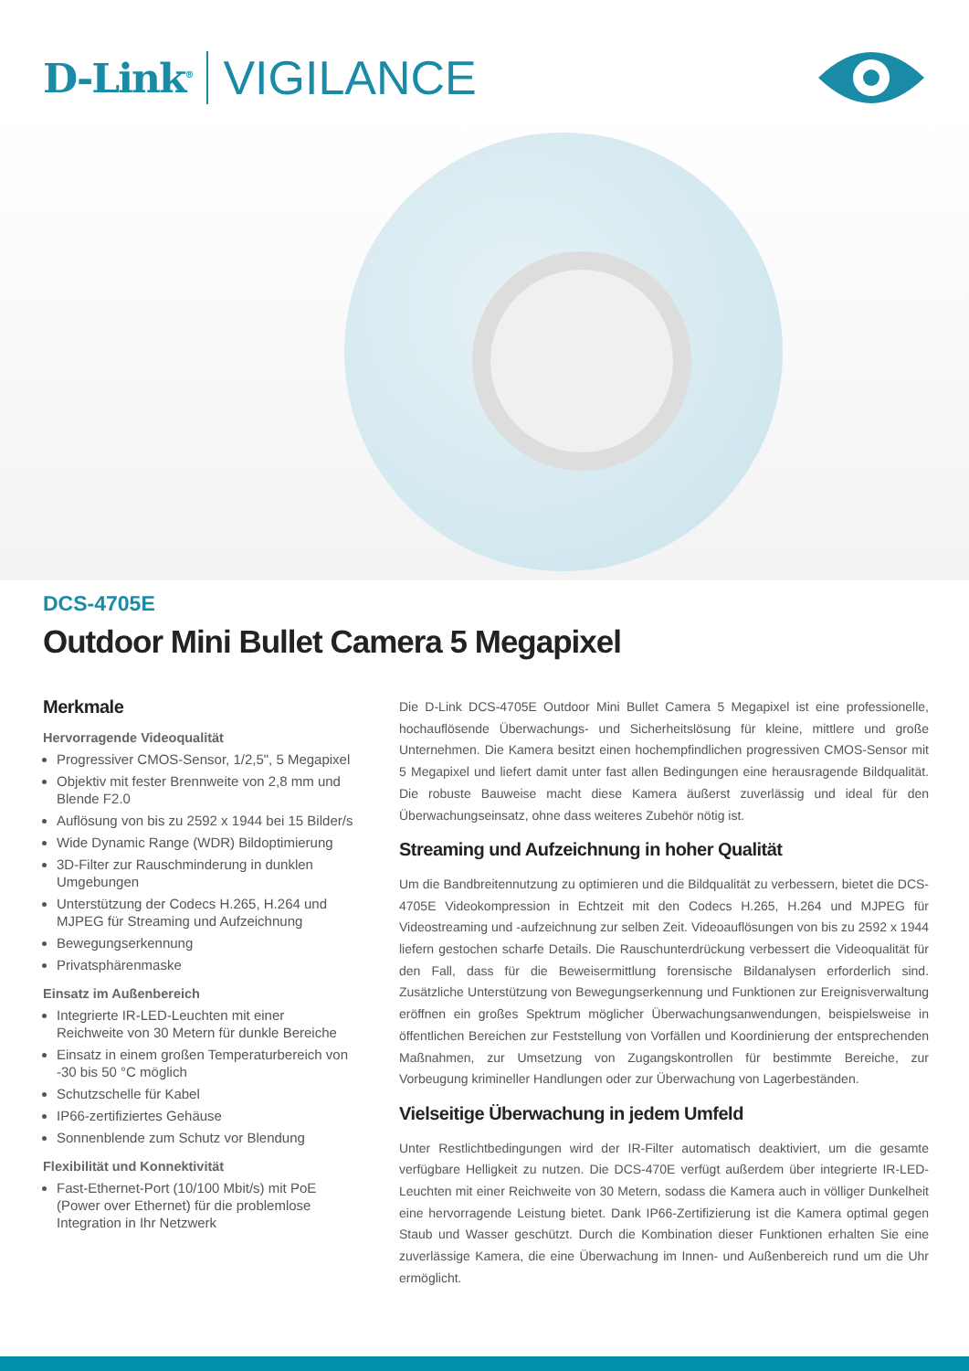D-Link<sup>®</sup> VIGILANCE
DCS-4705E
Outdoor Mini Bullet Camera 5 Megapixel
Merkmale
Hervorragende Videoqualität
Progressiver CMOS-Sensor, 1/2,5", 5 Megapixel
Objektiv mit fester Brennweite von 2,8 mm und Blende F2.0
Auflösung von bis zu 2592 x 1944 bei 15 Bilder/s
Wide Dynamic Range (WDR) Bildoptimierung
3D-Filter zur Rauschminderung in dunklen Umgebungen
Unterstützung der Codecs H.265, H.264 und MJPEG für Streaming und Aufzeichnung
Bewegungserkennung
Privatsphärenmaske
Einsatz im Außenbereich
Integrierte IR-LED-Leuchten mit einer Reichweite von 30 Metern für dunkle Bereiche
Einsatz in einem großen Temperaturbereich von -30 bis 50 °C möglich
Schutzschelle für Kabel
IP66-zertifiziertes Gehäuse
Sonnenblende zum Schutz vor Blendung
Flexibilität und Konnektivität
Fast-Ethernet-Port (10/100 Mbit/s) mit PoE (Power over Ethernet) für die problemlose Integration in Ihr Netzwerk
Die D-Link DCS-4705E Outdoor Mini Bullet Camera 5 Megapixel ist eine professionelle, hochauflösende Überwachungs- und Sicherheitslösung für kleine, mittlere und große Unternehmen. Die Kamera besitzt einen hochempfindlichen progressiven CMOS-Sensor mit 5 Megapixel und liefert damit unter fast allen Bedingungen eine herausragende Bildqualität. Die robuste Bauweise macht diese Kamera äußerst zuverlässig und ideal für den Überwachungseinsatz, ohne dass weiteres Zubehör nötig ist.
Streaming und Aufzeichnung in hoher Qualität
Um die Bandbreitennutzung zu optimieren und die Bildqualität zu verbessern, bietet die DCS-4705E Videokompression in Echtzeit mit den Codecs H.265, H.264 und MJPEG für Videostreaming und -aufzeichnung zur selben Zeit. Videoauflösungen von bis zu 2592 x 1944 liefern gestochen scharfe Details. Die Rauschunterdrückung verbessert die Videoqualität für den Fall, dass für die Beweisermittlung forensische Bildanalysen erforderlich sind. Zusätzliche Unterstützung von Bewegungserkennung und Funktionen zur Ereignisverwaltung eröffnen ein großes Spektrum möglicher Überwachungsanwendungen, beispielsweise in öffentlichen Bereichen zur Feststellung von Vorfällen und Koordinierung der entsprechenden Maßnahmen, zur Umsetzung von Zugangskontrollen für bestimmte Bereiche, zur Vorbeugung krimineller Handlungen oder zur Überwachung von Lagerbeständen.
Vielseitige Überwachung in jedem Umfeld
Unter Restlichtbedingungen wird der IR-Filter automatisch deaktiviert, um die gesamte verfügbare Helligkeit zu nutzen. Die DCS-470E verfügt außerdem über integrierte IR-LED-Leuchten mit einer Reichweite von 30 Metern, sodass die Kamera auch in völliger Dunkelheit eine hervorragende Leistung bietet. Dank IP66-Zertifizierung ist die Kamera optimal gegen Staub und Wasser geschützt. Durch die Kombination dieser Funktionen erhalten Sie eine zuverlässige Kamera, die eine Überwachung im Innen- und Außenbereich rund um die Uhr ermöglicht.